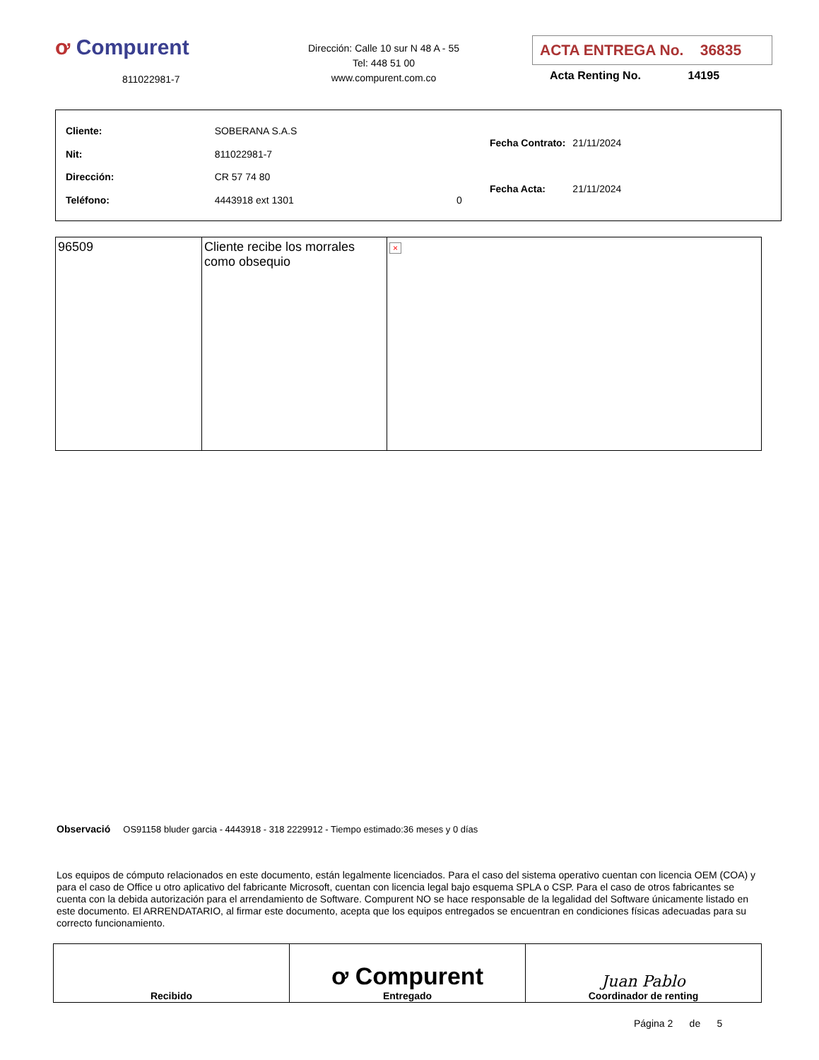ơ Compurent
811022981-7
Dirección: Calle 10 sur N 48 A - 55
Tel: 448 51 00
www.compurent.com.co
ACTA ENTREGA No. 36835
Acta Renting No. 14195
| Cliente: | SOBERANA S.A.S | |
| Nit: | 811022981-7 | |
| Dirección: | CR 57 74 80 | |
| Teléfono: | 4443918 ext 1301 | 0 |
| Fecha Contrato: | 21/11/2024 |
| Fecha Acta: | 21/11/2024 |
| 96509 | Cliente recibe los morrales como obsequio | × |
Observació OS91158 bluder garcia - 4443918 - 318 2229912 - Tiempo estimado:36 meses y 0 días
Los equipos de cómputo relacionados en este documento, están legalmente licenciados. Para el caso del sistema operativo cuentan con licencia OEM (COA) y para el caso de Office u otro aplicativo del fabricante Microsoft, cuentan con licencia legal bajo esquema SPLA o CSP. Para el caso de otros fabricantes se cuenta con la debida autorización para el arrendamiento de Software. Compurent NO se hace responsable de la legalidad del Software únicamente listado en este documento. El ARRENDATARIO, al firmar este documento, acepta que los equipos entregados se encuentran en condiciones físicas adecuadas para su correcto funcionamiento.
| Recibido | ơ Compurent Entregado | Juan Pablo Coordinador de renting |
Página 2 de 5